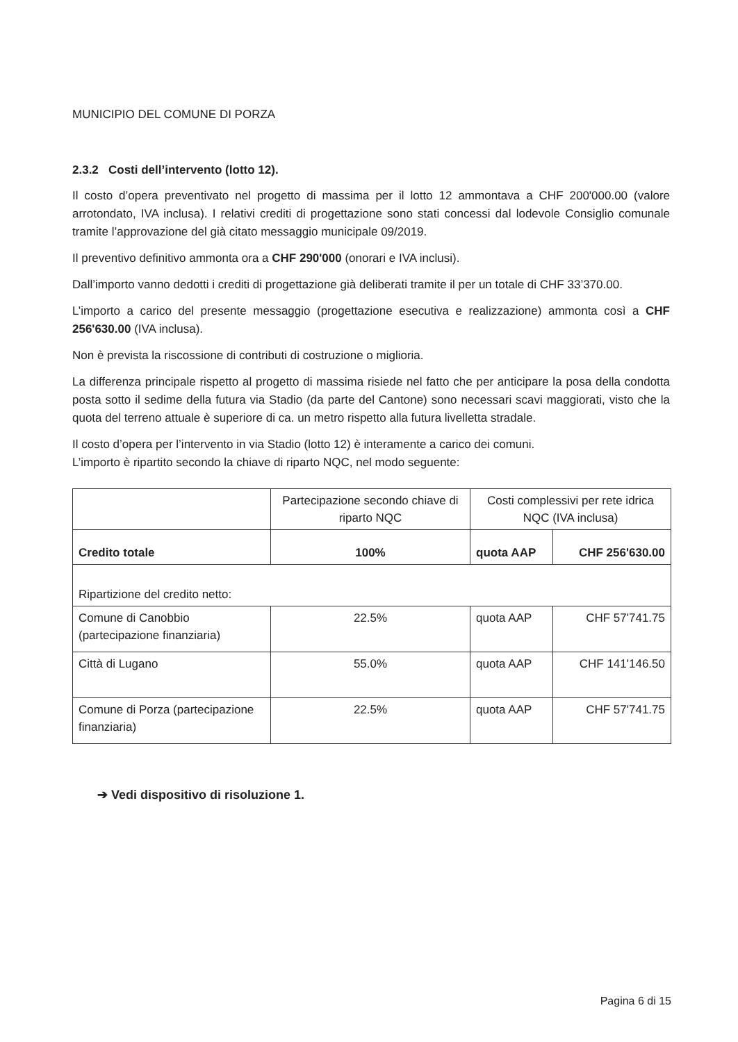MUNICIPIO DEL COMUNE DI PORZA
2.3.2 Costi dell’intervento (lotto 12).
Il costo d’opera preventivato nel progetto di massima per il lotto 12 ammontava a CHF 200'000.00 (valore arrotondato, IVA inclusa). I relativi crediti di progettazione sono stati concessi dal lodevole Consiglio comunale tramite l’approvazione del già citato messaggio municipale 09/2019.
Il preventivo definitivo ammonta ora a CHF 290'000 (onorari e IVA inclusi).
Dall’importo vanno dedotti i crediti di progettazione già deliberati tramite il per un totale di CHF 33’370.00.
L’importo a carico del presente messaggio (progettazione esecutiva e realizzazione) ammonta così a CHF 256'630.00 (IVA inclusa).
Non è prevista la riscossione di contributi di costruzione o miglioria.
La differenza principale rispetto al progetto di massima risiede nel fatto che per anticipare la posa della condotta posta sotto il sedime della futura via Stadio (da parte del Cantone) sono necessari scavi maggiorati, visto che la quota del terreno attuale è superiore di ca. un metro rispetto alla futura livelletta stradale.
Il costo d’opera per l’intervento in via Stadio (lotto 12) è interamente a carico dei comuni.
L’importo è ripartito secondo la chiave di riparto NQC, nel modo seguente:
| | Partecipazione secondo chiave di riparto NQC | Costi complessivi per rete idrica NQC (IVA inclusa) | |
| Credito totale | 100% | quota AAP | CHF 256'630.00 |
| Ripartizione del credito netto: | | | |
| Comune di Canobbio (partecipazione finanziaria) | 22.5% | quota AAP | CHF 57'741.75 |
| Città di Lugano | 55.0% | quota AAP | CHF 141'146.50 |
| Comune di Porza (partecipazione finanziaria) | 22.5% | quota AAP | CHF 57'741.75 |
➔ Vedi dispositivo di risoluzione 1.
Pagina 6 di 15